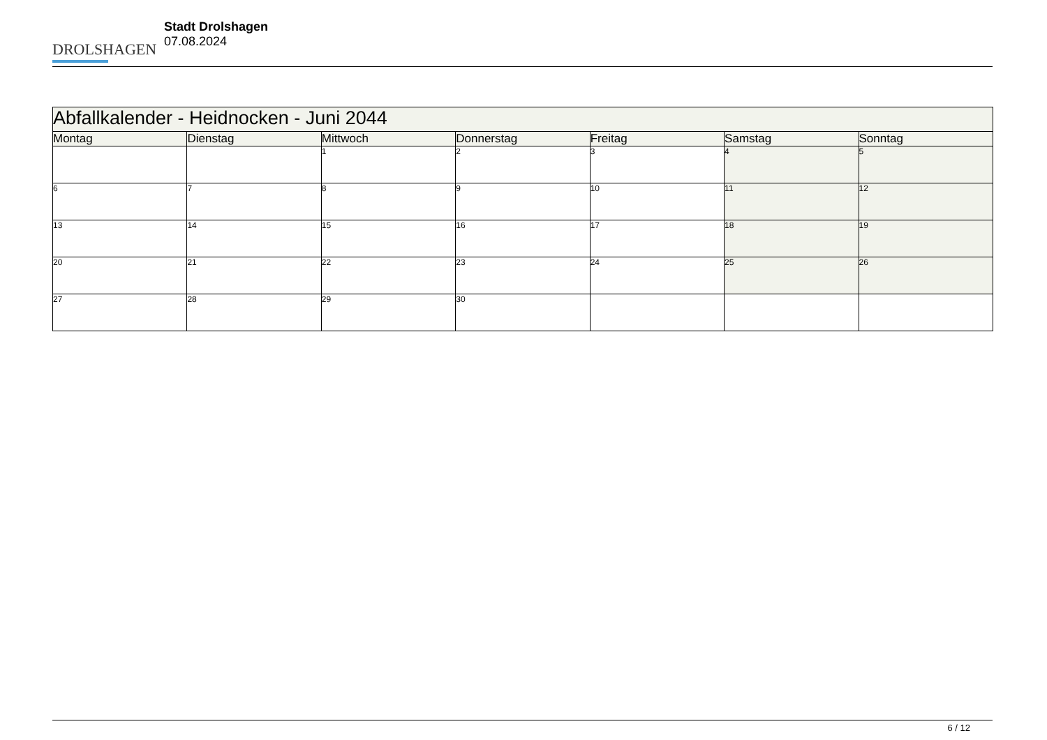DROLSHAGEN
Stadt Drolshagen
07.08.2024
| Abfallkalender - Heidnocken - Juni 2044 | | | | | | |
| --- | --- | --- | --- | --- | --- | --- |
| Montag | Dienstag | Mittwoch | Donnerstag | Freitag | Samstag | Sonntag |
| | | 1 | 2 | 3 | 4 | 5 |
| 6 | 7 | 8 | 9 | 10 | 11 | 12 |
| 13 | 14 | 15 | 16 | 17 | 18 | 19 |
| 20 | 21 | 22 | 23 | 24 | 25 | 26 |
| 27 | 28 | 29 | 30 | | | |
6 / 12